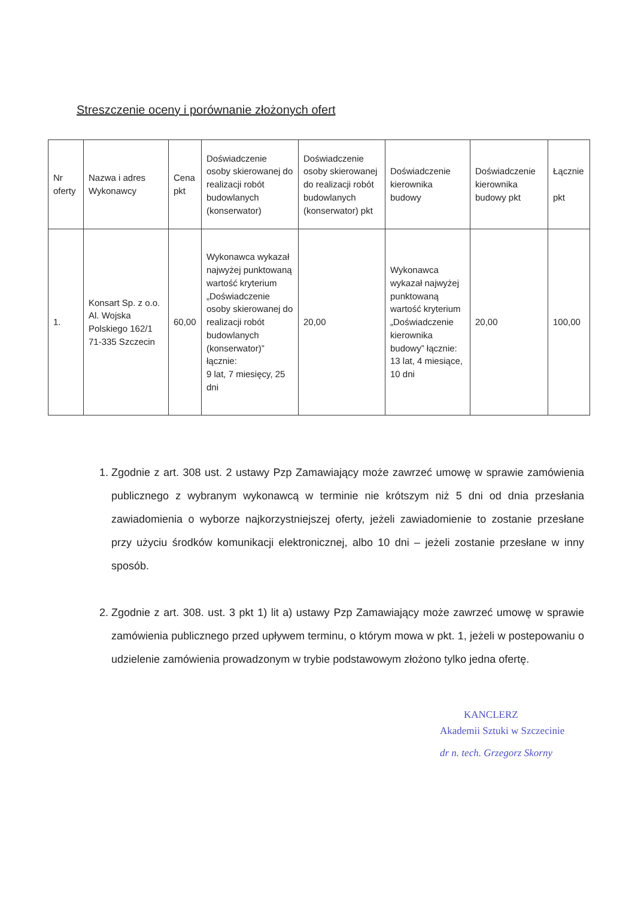Streszczenie oceny i porównanie złożonych ofert
| Nr oferty | Nazwa i adres Wykonawcy | Cena pkt | Doświadczenie osoby skierowanej do realizacji robót budowlanych (konserwator) | Doświadczenie osoby skierowanej do realizacji robót budowlanych (konserwator) pkt | Doświadczenie kierownika budowy | Doświadczenie kierownika budowy pkt | Łącznie pkt |
| --- | --- | --- | --- | --- | --- | --- | --- |
| 1. | Konsart Sp. z o.o. Al. Wojska Polskiego 162/1 71-335 Szczecin | 60,00 | Wykonawca wykazał najwyżej punktowaną wartość kryterium „Doświadczenie osoby skierowanej do realizacji robót budowlanych (konserwator)” łącznie: 9 lat, 7 miesięcy, 25 dni | 20,00 | Wykonawca wykazał najwyżej punktowaną wartość kryterium „Doświadczenie kierownika budowy” łącznie: 13 lat, 4 miesiące, 10 dni | 20,00 | 100,00 |
1. Zgodnie z art. 308 ust. 2 ustawy Pzp Zamawiający może zawrzeć umowę w sprawie zamówienia publicznego z wybranym wykonawcą w terminie nie krótszym niż 5 dni od dnia przesłania zawiadomienia o wyborze najkorzystniejszej oferty, jeżeli zawiadomienie to zostanie przesłane przy użyciu środków komunikacji elektronicznej, albo 10 dni – jeżeli zostanie przesłane w inny sposób.
2. Zgodnie z art. 308. ust. 3 pkt 1) lit a) ustawy Pzp Zamawiający może zawrzeć umowę w sprawie zamówienia publicznego przed upływem terminu, o którym mowa w pkt. 1, jeżeli w postepowaniu o udzielenie zamówienia prowadzonym w trybie podstawowym złożono tylko jedna ofertę.
KANCLERZ
Akademii Sztuki w Szczecinie
dr n. tech. Grzegorz Skorny